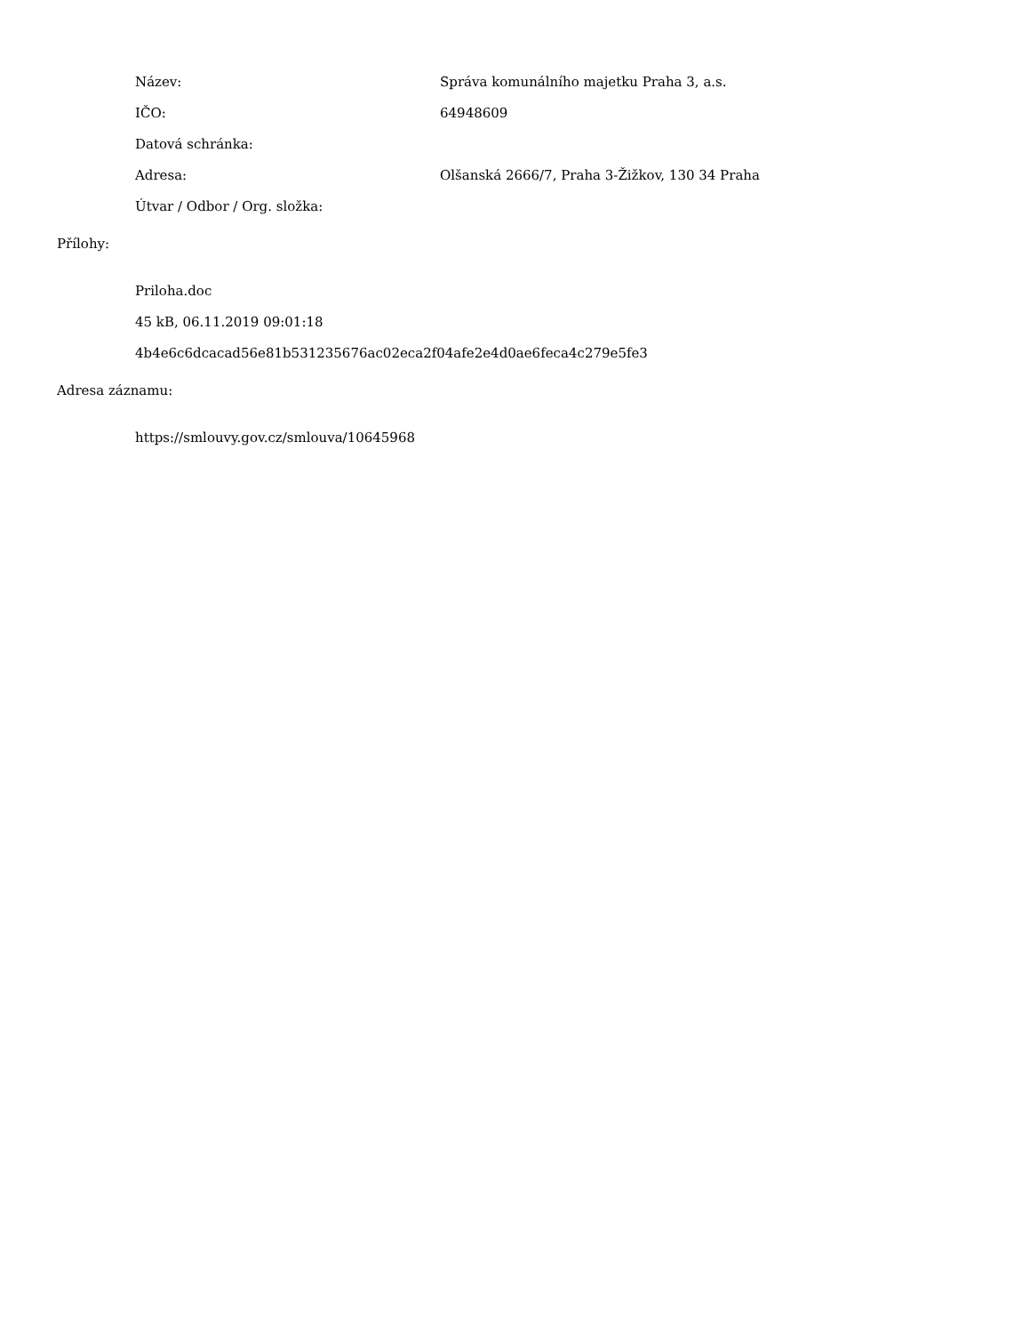Název:
Správa komunálního majetku Praha 3, a.s.
IČO: 64948609
Datová schránka:
Adresa:
Olšanská 2666/7, Praha 3-Žižkov, 130 34 Praha
Útvar / Odbor / Org. složka:
Přílohy:
Priloha.doc
45 kB, 06.11.2019 09:01:18
4b4e6c6dcacad56e81b531235676ac02eca2f04afe2e4d0ae6feca4c279e5fe3
Adresa záznamu:
https://smlouvy.gov.cz/smlouva/10645968